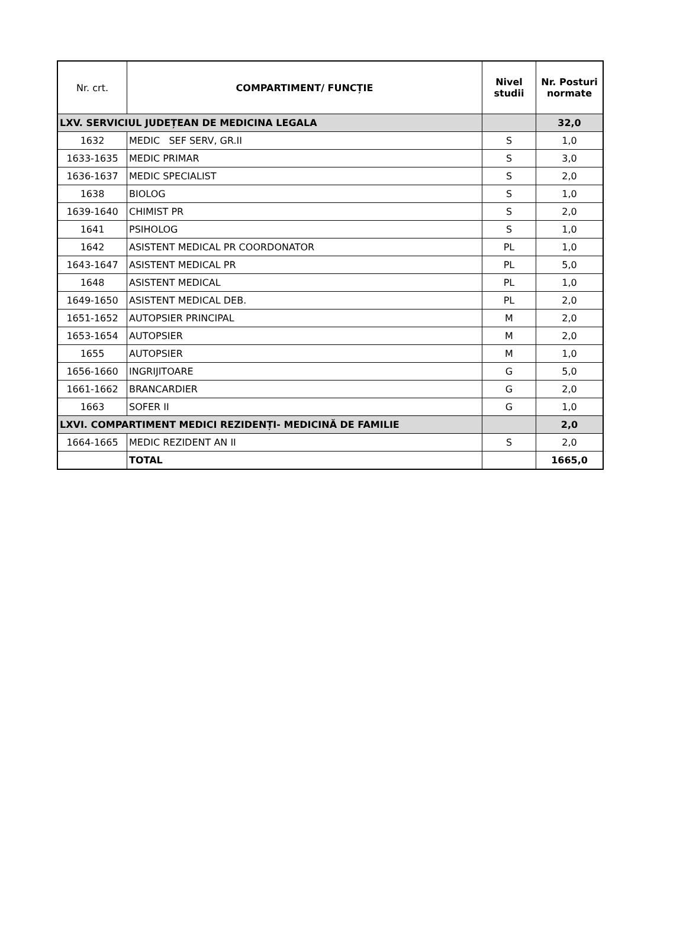| Nr. crt. | COMPARTIMENT/ FUNCȚIE | Nivel studii | Nr. Posturi normate |
| --- | --- | --- | --- |
| LXV. SERVICIUL JUDEȚEAN DE MEDICINA LEGALA | | | 32,0 |
| 1632 | MEDIC SEF SERV, GR.II | S | 1,0 |
| 1633-1635 | MEDIC PRIMAR | S | 3,0 |
| 1636-1637 | MEDIC SPECIALIST | S | 2,0 |
| 1638 | BIOLOG | S | 1,0 |
| 1639-1640 | CHIMIST PR | S | 2,0 |
| 1641 | PSIHOLOG | S | 1,0 |
| 1642 | ASISTENT MEDICAL PR COORDONATOR | PL | 1,0 |
| 1643-1647 | ASISTENT MEDICAL PR | PL | 5,0 |
| 1648 | ASISTENT MEDICAL | PL | 1,0 |
| 1649-1650 | ASISTENT MEDICAL DEB. | PL | 2,0 |
| 1651-1652 | AUTOPSIER PRINCIPAL | M | 2,0 |
| 1653-1654 | AUTOPSIER | M | 2,0 |
| 1655 | AUTOPSIER | M | 1,0 |
| 1656-1660 | INGRIJITOARE | G | 5,0 |
| 1661-1662 | BRANCARDIER | G | 2,0 |
| 1663 | SOFER II | G | 1,0 |
| LXVI. COMPARTIMENT MEDICI REZIDENȚI- MEDICINĂ DE FAMILIE | | | 2,0 |
| 1664-1665 | MEDIC REZIDENT AN II | S | 2,0 |
| | TOTAL | | 1665,0 |